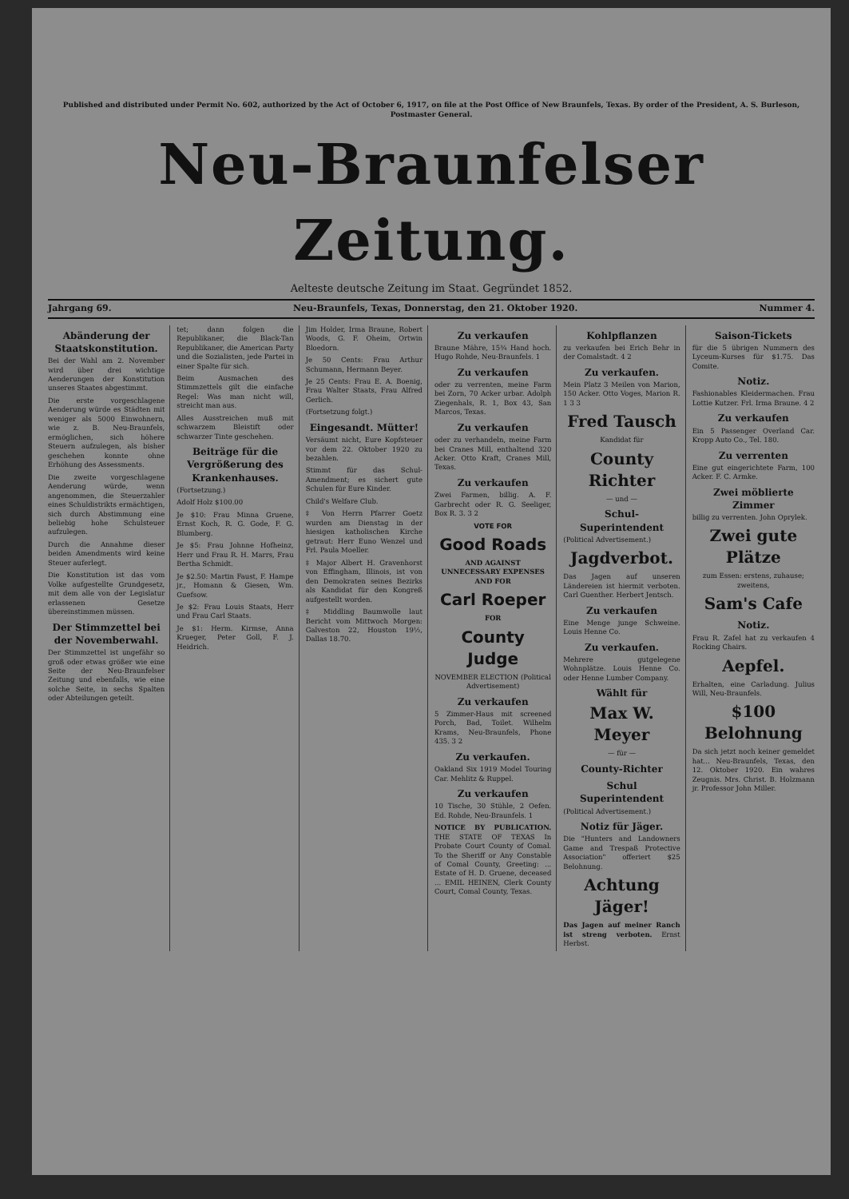Published and distributed under Permit No. 602, authorized by the Act of October 6, 1917, on file at the Post Office of New Braunfels, Texas. By order of the President, A. S. Burleson, Postmaster General.
Neu-Braunfelser Zeitung.
Aelteste deutsche Zeitung im Staat. Gegründet 1852.
Jahrgang 69. Neu-Braunfels, Texas, Donnerstag, den 21. Oktober 1920. Nummer 4.
Abänderung der Staatskonstitution.
Bei der Wahl am 2. November wird über drei wichtige Aenderungen der Konstitution unseres Staates abgestimmt.
Die erste vorgeschlagene Aenderung würde es Städten mit weniger als 5000 Einwohnern, wie z. B. Neu-Braunfels, ermöglichen, sich höhere Steuern aufzulegen, als bisher geschehen konnte ohne Erhöhung des Assessments.
Die zweite vorgeschlagene Aenderung würde, wenn angenommen, die Steuerzahler eines Schuldistrikts ermächtigen, sich durch Abstimmung eine beliebig hohe Schulsteuer aufzulegen.
Durch die Annahme dieser beiden Amendments wird keine Steuer auferlegt.
Die Konstitution ist das vom Volke aufgestellte Grundgesetz, mit dem alle von der Legislatur erlassenen Gesetze übereinstimmen müssen.
Der Stimmzettel bei der Novemberwahl.
Der Stimmzettel ist ungefähr so groß oder etwas größer wie eine Seite der Neu-Braunfelser Zeitung und ebenfalls, wie eine solche Seite, in sechs Spalten oder Abteilungen geteilt.
tet; dann folgen die Republikaner, die Black-Tan Republikaner, die American Party und die Sozialisten, jede Partei in einer Spalte für sich.
Beim Ausmachen des Stimmzettels gilt die einfache Regel: Was man nicht will, streicht man aus.
Alles Ausstreichen muß mit schwarzem Bleistift oder schwarzer Tinte geschehen.
Beiträge für die Vergrößerung des Krankenhauses.
(Fortsetzung.)
Adolf Holz $100.00
Je $10: Frau Minna Gruene, Ernst Koch, R. G. Gode, F. G. Blumberg.
Je $5: Frau Johnne Hofheinz, Herr und Frau R. H. Marrs, Frau Bertha Schmidt.
Je $2.50: Martin Faust, F. Hampe jr., Homann & Giesen, Wm. Guefsow.
Je $2: Frau Louis Staats, Herr und Frau Carl Staats.
Je $1: Herm. Kirmse, Anna Krueger, Peter Goll, F. J. Heidrich.
Jim Holder, Irma Braune, Robert Woods, G. F. Oheim, Ortwin Bloedorn.
Je 50 Cents: Frau Arthur Schumann, Hermann Beyer.
Je 25 Cents: Frau E. A. Boenig, Frau Walter Staats, Frau Alfred Gerlich.
(Fortsetzung folgt.)
Eingesandt. Mütter!
Versäumt nicht, Eure Kopfsteuer vor dem 22. Oktober 1920 zu bezahlen.
Stimmt für das Schul-Amendment; es sichert gute Schulen für Eure Kinder.
Child's Welfare Club.
‡ Von Herrn Pfarrer Goetz wurden am Dienstag in der hiesigen katholischen Kirche getraut: Herr Euno Wenzel und Frl. Paula Moeller.
‡ Major Albert H. Gravenhorst von Effingham, Illinois, ist von den Demokraten seines Bezirks als Kandidat für den Kongreß aufgestellt worden.
‡ Middling Baumwolle laut Bericht vom Mittwoch Morgen: Galveston 22, Houston 19½, Dallas 18.70.
Zu verkaufen
Braune Mähre, 15¾ Hand hoch. Hugo Rohde, Neu-Braunfels. 1
Zu verkaufen
oder zu verrenten, meine Farm bei Zorn, 70 Acker urbar. Adolph Ziegenhals, R. 1, Box 43, San Marcos, Texas.
Zu verkaufen
oder zu verhandeln, meine Farm bei Cranes Mill, enthaltend 320 Acker. Otto Kraft, Cranes Mill, Texas.
Zu verkaufen
Zwei Farmen, billig. A. F. Garbrecht oder R. G. Seeliger, Box R. 3. 3 2
VOTE FOR
Good Roads
AND AGAINST UNNECESSARY EXPENSES AND FOR
Carl Roeper
FOR
County Judge
NOVEMBER ELECTION (Political Advertisement)
Zu verkaufen
5 Zimmer-Haus mit screened Porch, Bad, Toilet. Wilhelm Krams, Neu-Braunfels, Phone 435. 3 2
Zu verkaufen.
Oakland Six 1919 Model Touring Car. Mehlitz & Ruppel.
Zu verkaufen
10 Tische, 30 Stühle, 2 Oefen. Ed. Rohde, Neu-Braunfels. 1
NOTICE BY PUBLICATION. THE STATE OF TEXAS In Probate Court County of Comal. To the Sheriff or Any Constable of Comal County, Greeting: ... Estate of H. D. Gruene, deceased ... EMIL HEINEN, Clerk County Court, Comal County, Texas.
Kohlpflanzen
zu verkaufen bei Erich Behr in der Comalstadt. 4 2
Zu verkaufen.
Mein Platz 3 Meilen von Marion, 150 Acker. Otto Voges, Marion R. 1 3 3
Fred Tausch
Kandidat für
County Richter
— und —
Schul-Superintendent
(Political Advertisement.)
Jagdverbot.
Das Jagen auf unseren Ländereien ist hiermit verboten. Carl Guenther. Herbert Jentsch.
Zu verkaufen
Eine Menge junge Schweine. Louis Henne Co.
Zu verkaufen.
Mehrere gutgelegene Wohnplätze. Louis Henne Co. oder Henne Lumber Company.
Wählt für
Max W. Meyer
— für —
County-Richter
Schul Superintendent
(Political Advertisement.)
Notiz für Jäger.
Die "Hunters and Landowners Game and Trespaß Protective Association" offeriert $25 Belohnung.
Achtung Jäger!
Das Jagen auf meiner Ranch ist streng verboten. Ernst Herbst.
Saison-Tickets
für die 5 übrigen Nummern des Lyceum-Kurses für $1.75. Das Comite.
Notiz.
Fashionables Kleidermachen. Frau Lottie Kutzer. Frl. Irma Braune. 4 2
Zu verkaufen
Ein 5 Passenger Overland Car. Kropp Auto Co., Tel. 180.
Zu verrenten
Eine gut eingerichtete Farm, 100 Acker. F. C. Armke.
Zwei möblierte Zimmer
billig zu verrenten. John Oprylek.
Zwei gute Plätze
zum Essen: erstens, zuhause; zweitens,
Sam's Cafe
Notiz.
Frau R. Zafel hat zu verkaufen 4 Rocking Chairs.
Aepfel.
Erhalten, eine Carladung. Julius Will, Neu-Braunfels.
$100 Belohnung
Da sich jetzt noch keiner gemeldet hat... Neu-Braunfels, Texas, den 12. Oktober 1920. Ein wahres Zeugnis. Mrs. Christ. B. Holzmann jr. Professor John Miller.